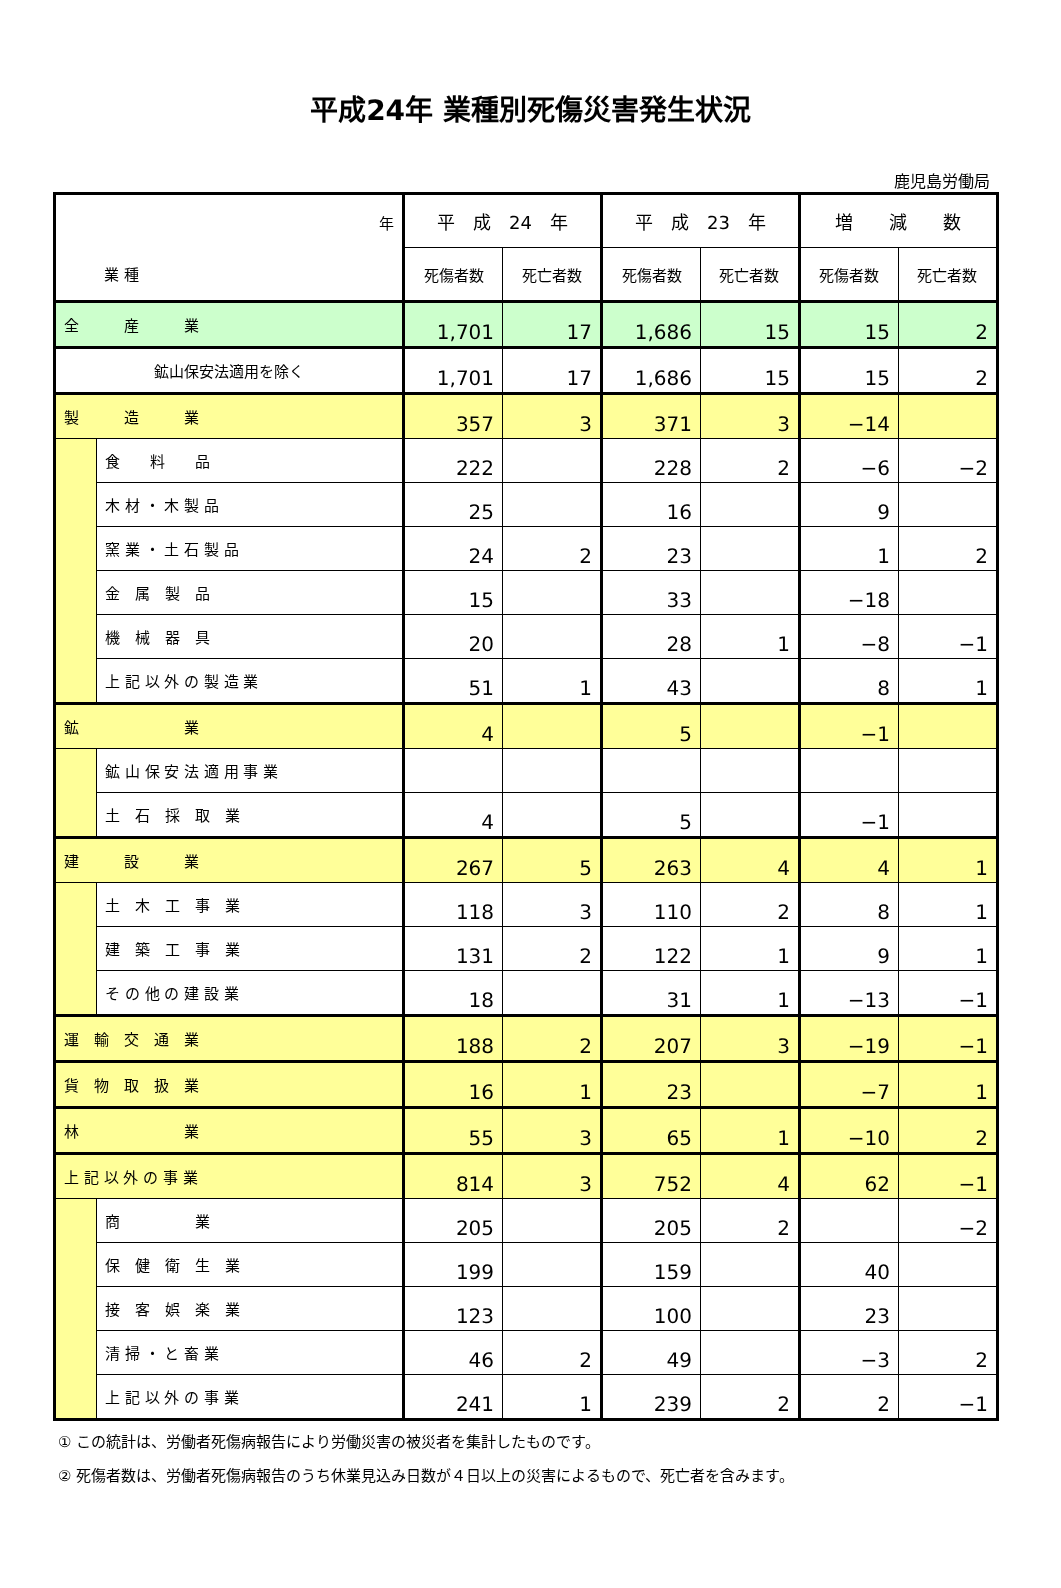平成24年 業種別死傷災害発生状況
鹿児島労働局
| 年 業 種 | | 平 成 24 年 | | 平 成 23 年 | | 増 減 数 | |
| --- | --- | --- | --- | --- | --- | --- | --- |
| | | 死傷者数 | 死亡者数 | 死傷者数 | 死亡者数 | 死傷者数 | 死亡者数 |
| 全 産 業 | | 1,701 | 17 | 1,686 | 15 | 15 | 2 |
| 鉱山保安法適用を除く | | 1,701 | 17 | 1,686 | 15 | 15 | 2 |
| 製 造 業 | | 357 | 3 | 371 | 3 | −14 | |
| | 食 料 品 | 222 | | 228 | 2 | −6 | −2 |
| | 木 材 ・ 木 製 品 | 25 | | 16 | | 9 | |
| | 窯 業 ・ 土 石 製 品 | 24 | 2 | 23 | | 1 | 2 |
| | 金 属 製 品 | 15 | | 33 | | −18 | |
| | 機 械 器 具 | 20 | | 28 | 1 | −8 | −1 |
| | 上 記 以 外 の 製 造 業 | 51 | 1 | 43 | | 8 | 1 |
| 鉱 業 | | 4 | | 5 | | −1 | |
| | 鉱 山 保 安 法 適 用 事 業 | | | | | | |
| | 土 石 採 取 業 | 4 | | 5 | | −1 | |
| 建 設 業 | | 267 | 5 | 263 | 4 | 4 | 1 |
| | 土 木 工 事 業 | 118 | 3 | 110 | 2 | 8 | 1 |
| | 建 築 工 事 業 | 131 | 2 | 122 | 1 | 9 | 1 |
| | そ の 他 の 建 設 業 | 18 | | 31 | 1 | −13 | −1 |
| 運 輸 交 通 業 | | 188 | 2 | 207 | 3 | −19 | −1 |
| 貨 物 取 扱 業 | | 16 | 1 | 23 | | −7 | 1 |
| 林 業 | | 55 | 3 | 65 | 1 | −10 | 2 |
| 上 記 以 外 の 事 業 | | 814 | 3 | 752 | 4 | 62 | −1 |
| | 商 業 | 205 | | 205 | 2 | | −2 |
| | 保 健 衛 生 業 | 199 | | 159 | | 40 | |
| | 接 客 娯 楽 業 | 123 | | 100 | | 23 | |
| | 清 掃 ・ と 畜 業 | 46 | 2 | 49 | | −3 | 2 |
| | 上 記 以 外 の 事 業 | 241 | 1 | 239 | 2 | 2 | −1 |
① この統計は、労働者死傷病報告により労働災害の被災者を集計したものです。
② 死傷者数は、労働者死傷病報告のうち休業見込み日数が４日以上の災害によるもので、死亡者を含みます。